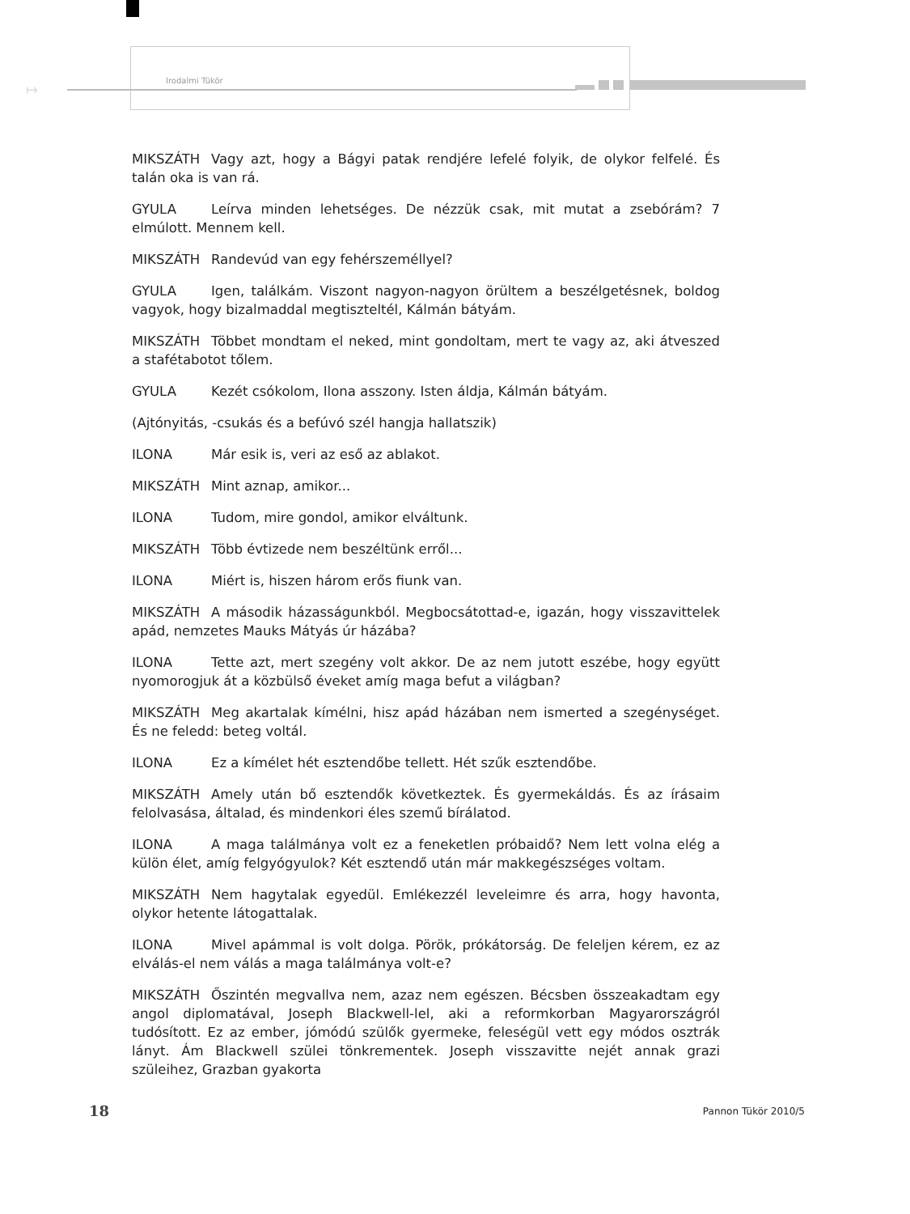↦
Irodalmi Tükör
MIKSZÁTH Vagy azt, hogy a Bágyi patak rendjére lefelé folyik, de olykor felfelé. És talán oka is van rá.
GYULA Leírva minden lehetséges. De nézzük csak, mit mutat a zsebórám? 7 elmúlott. Mennem kell.
MIKSZÁTH Randevúd van egy fehérszeméllyel?
GYULA Igen, találkám. Viszont nagyon-nagyon örültem a beszélgetésnek, boldog vagyok, hogy bizalmaddal megtiszteltél, Kálmán bátyám.
MIKSZÁTH Többet mondtam el neked, mint gondoltam, mert te vagy az, aki átveszed a stafétabotot tőlem.
GYULA Kezét csókolom, Ilona asszony. Isten áldja, Kálmán bátyám.
(Ajtónyitás, -csukás és a befúvó szél hangja hallatszik)
ILONA Már esik is, veri az eső az ablakot.
MIKSZÁTH Mint aznap, amikor...
ILONA Tudom, mire gondol, amikor elváltunk.
MIKSZÁTH Több évtizede nem beszéltünk erről...
ILONA Miért is, hiszen három erős fiunk van.
MIKSZÁTH A második házasságunkból. Megbocsátottad-e, igazán, hogy visszavittelek apád, nemzetes Mauks Mátyás úr házába?
ILONA Tette azt, mert szegény volt akkor. De az nem jutott eszébe, hogy együtt nyomorogjuk át a közbülső éveket amíg maga befut a világban?
MIKSZÁTH Meg akartalak kímélni, hisz apád házában nem ismerted a szegénységet. És ne feledd: beteg voltál.
ILONA Ez a kímélet hét esztendőbe tellett. Hét szűk esztendőbe.
MIKSZÁTH Amely után bő esztendők következtek. És gyermekáldás. És az írásaim felolvasása, általad, és mindenkori éles szemű bírálatod.
ILONA A maga találmánya volt ez a feneketlen próbaidő? Nem lett volna elég a külön élet, amíg felgyógyulok? Két esztendő után már makkegészséges voltam.
MIKSZÁTH Nem hagytalak egyedül. Emlékezzél leveleimre és arra, hogy havonta, olykor hetente látogattalak.
ILONA Mivel apámmal is volt dolga. Pörök, prókátorság. De feleljen kérem, ez az elválás-el nem válás a maga találmánya volt-e?
MIKSZÁTH Őszintén megvallva nem, azaz nem egészen. Bécsben összeakadtam egy angol diplomatával, Joseph Blackwell-lel, aki a reformkorban Magyarországról tudósított. Ez az ember, jómódú szülők gyermeke, feleségül vett egy módos osztrák lányt. Ám Blackwell szülei tönkrementek. Joseph visszavitte nejét annak grazi szüleihez, Grazban gyakorta
18 Pannon Tükör 2010/5